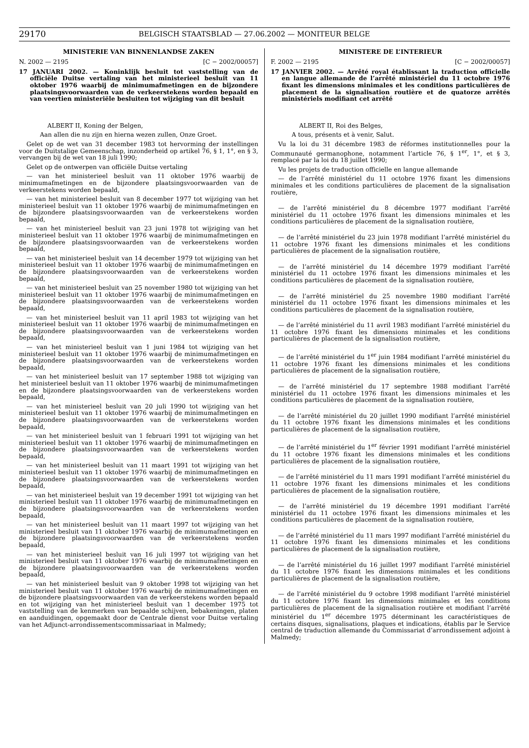29170 BELGISCH STAATSBLAD — 27.06.2002 — MONITEUR BELGE
MINISTERIE VAN BINNENLANDSE ZAKEN
N. 2002 — 2195 [C − 2002/00057]
17 JANUARI 2002. — Koninklijk besluit tot vaststelling van de officiële Duitse vertaling van het ministerieel besluit van 11 oktober 1976 waarbij de minimumafmetingen en de bijzondere plaatsingsvoorwaarden van de verkeerstekens worden bepaald en van veertien ministeriële besluiten tot wijziging van dit besluit
ALBERT II, Koning der Belgen,
Aan allen die nu zijn en hierna wezen zullen, Onze Groet.
Gelet op de wet van 31 december 1983 tot hervorming der instellingen voor de Duitstalige Gemeenschap, inzonderheid op artikel 76, § 1, 1°, en § 3, vervangen bij de wet van 18 juli 1990;
Gelet op de ontwerpen van officiële Duitse vertaling
— van het ministerieel besluit van 11 oktober 1976 waarbij de minimumafmetingen en de bijzondere plaatsingsvoorwaarden van de verkeerstekens worden bepaald,
— van het ministerieel besluit van 8 december 1977 tot wijziging van het ministerieel besluit van 11 oktober 1976 waarbij de minimumafmetingen en de bijzondere plaatsingsvoorwaarden van de verkeerstekens worden bepaald,
— van het ministerieel besluit van 23 juni 1978 tot wijziging van het ministerieel besluit van 11 oktober 1976 waarbij de minimumafmetingen en de bijzondere plaatsingsvoorwaarden van de verkeerstekens worden bepaald,
— van het ministerieel besluit van 14 december 1979 tot wijziging van het ministerieel besluit van 11 oktober 1976 waarbij de minimumafmetingen en de bijzondere plaatsingsvoorwaarden van de verkeerstekens worden bepaald,
— van het ministerieel besluit van 25 november 1980 tot wijziging van het ministerieel besluit van 11 oktober 1976 waarbij de minimumafmetingen en de bijzondere plaatsingsvoorwaarden van de verkeerstekens worden bepaald,
— van het ministerieel besluit van 11 april 1983 tot wijziging van het ministerieel besluit van 11 oktober 1976 waarbij de minimumafmetingen en de bijzondere plaatsingsvoorwaarden van de verkeerstekens worden bepaald,
— van het ministerieel besluit van 1 juni 1984 tot wijziging van het ministerieel besluit van 11 oktober 1976 waarbij de minimumafmetingen en de bijzondere plaatsingsvoorwaarden van de verkeerstekens worden bepaald,
— van het ministerieel besluit van 17 september 1988 tot wijziging van het ministerieel besluit van 11 oktober 1976 waarbij de minimumafmetingen en de bijzondere plaatsingsvoorwaarden van de verkeerstekens worden bepaald,
— van het ministerieel besluit van 20 juli 1990 tot wijziging van het ministerieel besluit van 11 oktober 1976 waarbij de minimumafmetingen en de bijzondere plaatsingsvoorwaarden van de verkeerstekens worden bepaald,
— van het ministerieel besluit van 1 februari 1991 tot wijziging van het ministerieel besluit van 11 oktober 1976 waarbij de minimumafmetingen en de bijzondere plaatsingsvoorwaarden van de verkeerstekens worden bepaald,
— van het ministerieel besluit van 11 maart 1991 tot wijziging van het ministerieel besluit van 11 oktober 1976 waarbij de minimumafmetingen en de bijzondere plaatsingsvoorwaarden van de verkeerstekens worden bepaald,
— van het ministerieel besluit van 19 december 1991 tot wijziging van het ministerieel besluit van 11 oktober 1976 waarbij de minimumafmetingen en de bijzondere plaatsingsvoorwaarden van de verkeerstekens worden bepaald,
— van het ministerieel besluit van 11 maart 1997 tot wijziging van het ministerieel besluit van 11 oktober 1976 waarbij de minimumafmetingen en de bijzondere plaatsingsvoorwaarden van de verkeerstekens worden bepaald,
— van het ministerieel besluit van 16 juli 1997 tot wijziging van het ministerieel besluit van 11 oktober 1976 waarbij de minimumafmetingen en de bijzondere plaatsingsvoorwaarden van de verkeerstekens worden bepaald,
— van het ministerieel besluit van 9 oktober 1998 tot wijziging van het ministerieel besluit van 11 oktober 1976 waarbij de minimumafmetingen en de bijzondere plaatsingsvoorwaarden van de verkeerstekens worden bepaald en tot wijziging van het ministerieel besluit van 1 december 1975 tot vaststelling van de kenmerken van bepaalde schijven, bebakeningen, platen en aanduidingen, opgemaakt door de Centrale dienst voor Duitse vertaling van het Adjunct-arrondissementscommissariaat in Malmedy;
MINISTERE DE L’INTERIEUR
F. 2002 — 2195 [C − 2002/00057]
17 JANVIER 2002. — Arrêté royal établissant la traduction officielle en langue allemande de l’arrêté ministériel du 11 octobre 1976 fixant les dimensions minimales et les conditions particulières de placement de la signalisation routière et de quatorze arrêtés ministériels modifiant cet arrêté
ALBERT II, Roi des Belges,
A tous, présents et à venir, Salut.
Vu la loi du 31 décembre 1983 de réformes institutionnelles pour la Communauté germanophone, notamment l’article 76, § 1<sup>er</sup>, 1°, et § 3, remplacé par la loi du 18 juillet 1990;
Vu les projets de traduction officielle en langue allemande
— de l’arrêté ministériel du 11 octobre 1976 fixant les dimensions minimales et les conditions particulières de placement de la signalisation routière,
— de l’arrêté ministériel du 8 décembre 1977 modifiant l’arrêté ministériel du 11 octobre 1976 fixant les dimensions minimales et les conditions particulières de placement de la signalisation routière,
— de l’arrêté ministériel du 23 juin 1978 modifiant l’arrêté ministériel du 11 octobre 1976 fixant les dimensions minimales et les conditions particulières de placement de la signalisation routière,
— de l’arrêté ministériel du 14 décembre 1979 modifiant l’arrêté ministériel du 11 octobre 1976 fixant les dimensions minimales et les conditions particulières de placement de la signalisation routière,
— de l’arrêté ministériel du 25 novembre 1980 modifiant l’arrêté ministériel du 11 octobre 1976 fixant les dimensions minimales et les conditions particulières de placement de la signalisation routière,
— de l’arrêté ministériel du 11 avril 1983 modifiant l’arrêté ministériel du 11 octobre 1976 fixant les dimensions minimales et les conditions particulières de placement de la signalisation routière,
— de l’arrêté ministériel du 1<sup>er</sup> juin 1984 modifiant l’arrêté ministériel du 11 octobre 1976 fixant les dimensions minimales et les conditions particulières de placement de la signalisation routière,
— de l’arrêté ministériel du 17 septembre 1988 modifiant l’arrêté ministériel du 11 octobre 1976 fixant les dimensions minimales et les conditions particulières de placement de la signalisation routière,
— de l’arrêté ministériel du 20 juillet 1990 modifiant l’arrêté ministériel du 11 octobre 1976 fixant les dimensions minimales et les conditions particulières de placement de la signalisation routière,
— de l’arrêté ministériel du 1<sup>er</sup> février 1991 modifiant l’arrêté ministériel du 11 octobre 1976 fixant les dimensions minimales et les conditions particulières de placement de la signalisation routière,
— de l’arrêté ministériel du 11 mars 1991 modifiant l’arrêté ministériel du 11 octobre 1976 fixant les dimensions minimales et les conditions particulières de placement de la signalisation routière,
— de l’arrêté ministériel du 19 décembre 1991 modifiant l’arrêté ministériel du 11 octobre 1976 fixant les dimensions minimales et les conditions particulières de placement de la signalisation routière,
— de l’arrêté ministériel du 11 mars 1997 modifiant l’arrêté ministériel du 11 octobre 1976 fixant les dimensions minimales et les conditions particulières de placement de la signalisation routière,
— de l’arrêté ministériel du 16 juillet 1997 modifiant l’arrêté ministériel du 11 octobre 1976 fixant les dimensions minimales et les conditions particulières de placement de la signalisation routière,
— de l’arrêté ministériel du 9 octobre 1998 modifiant l’arrêté ministériel du 11 octobre 1976 fixant les dimensions minimales et les conditions particulières de placement de la signalisation routière et modifiant l’arrêté ministériel du 1<sup>er</sup> décembre 1975 déterminant les caractéristiques de certains disques, signalisations, plaques et indications, établis par le Service central de traduction allemande du Commissariat d’arrondissement adjoint à Malmedy;